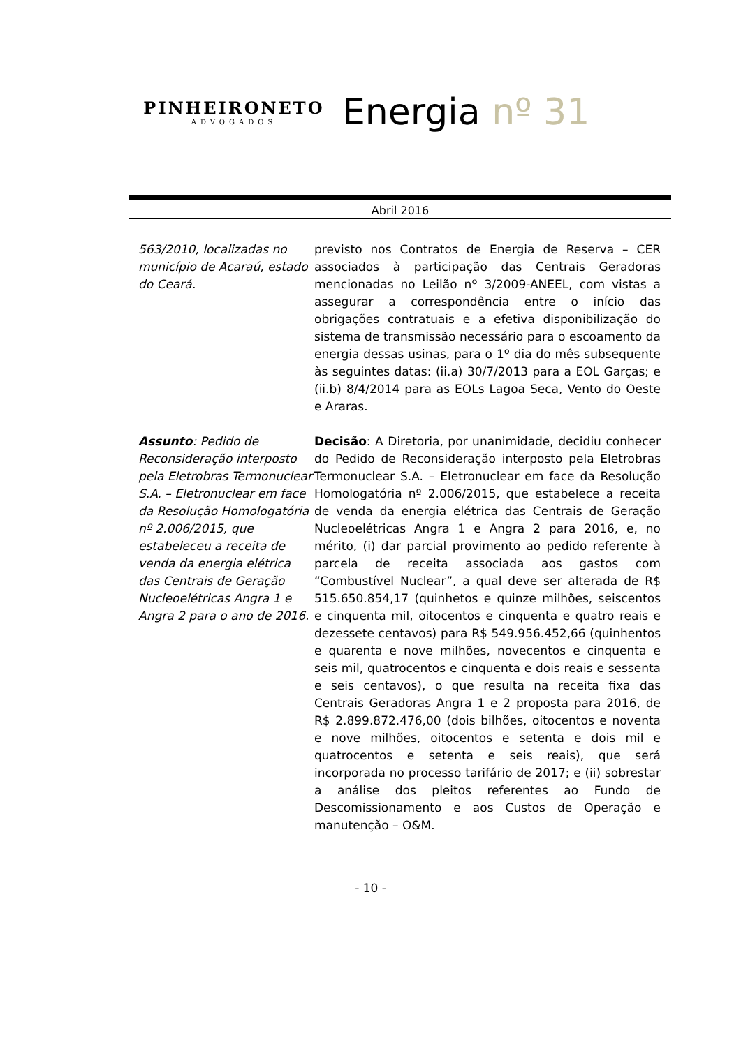PINHEIRONETO
ADVOGADOS
Energia nº 31
Abril 2016
563/2010, localizadas no município de Acaraú, estado do Ceará.
previsto nos Contratos de Energia de Reserva – CER associados à participação das Centrais Geradoras mencionadas no Leilão nº 3/2009-ANEEL, com vistas a assegurar a correspondência entre o início das obrigações contratuais e a efetiva disponibilização do sistema de transmissão necessário para o escoamento da energia dessas usinas, para o 1º dia do mês subsequente às seguintes datas: (ii.a) 30/7/2013 para a EOL Garças; e (ii.b) 8/4/2014 para as EOLs Lagoa Seca, Vento do Oeste e Araras.
Assunto: Pedido de Reconsideração interposto pela Eletrobras Termonuclear S.A. – Eletronuclear em face da Resolução Homologatória nº 2.006/2015, que estabeleceu a receita de venda da energia elétrica das Centrais de Geração Nucleoelétricas Angra 1 e Angra 2 para o ano de 2016.
Decisão: A Diretoria, por unanimidade, decidiu conhecer do Pedido de Reconsideração interposto pela Eletrobras Termonuclear S.A. – Eletronuclear em face da Resolução Homologatória nº 2.006/2015, que estabelece a receita de venda da energia elétrica das Centrais de Geração Nucleoelétricas Angra 1 e Angra 2 para 2016, e, no mérito, (i) dar parcial provimento ao pedido referente à parcela de receita associada aos gastos com “Combustível Nuclear”, a qual deve ser alterada de R$ 515.650.854,17 (quinhetos e quinze milhões, seiscentos e cinquenta mil, oitocentos e cinquenta e quatro reais e dezessete centavos) para R$ 549.956.452,66 (quinhentos e quarenta e nove milhões, novecentos e cinquenta e seis mil, quatrocentos e cinquenta e dois reais e sessenta e seis centavos), o que resulta na receita fixa das Centrais Geradoras Angra 1 e 2 proposta para 2016, de R$ 2.899.872.476,00 (dois bilhões, oitocentos e noventa e nove milhões, oitocentos e setenta e dois mil e quatrocentos e setenta e seis reais), que será incorporada no processo tarifário de 2017; e (ii) sobrestar a análise dos pleitos referentes ao Fundo de Descomissionamento e aos Custos de Operação e manutenção – O&M.
- 10 -